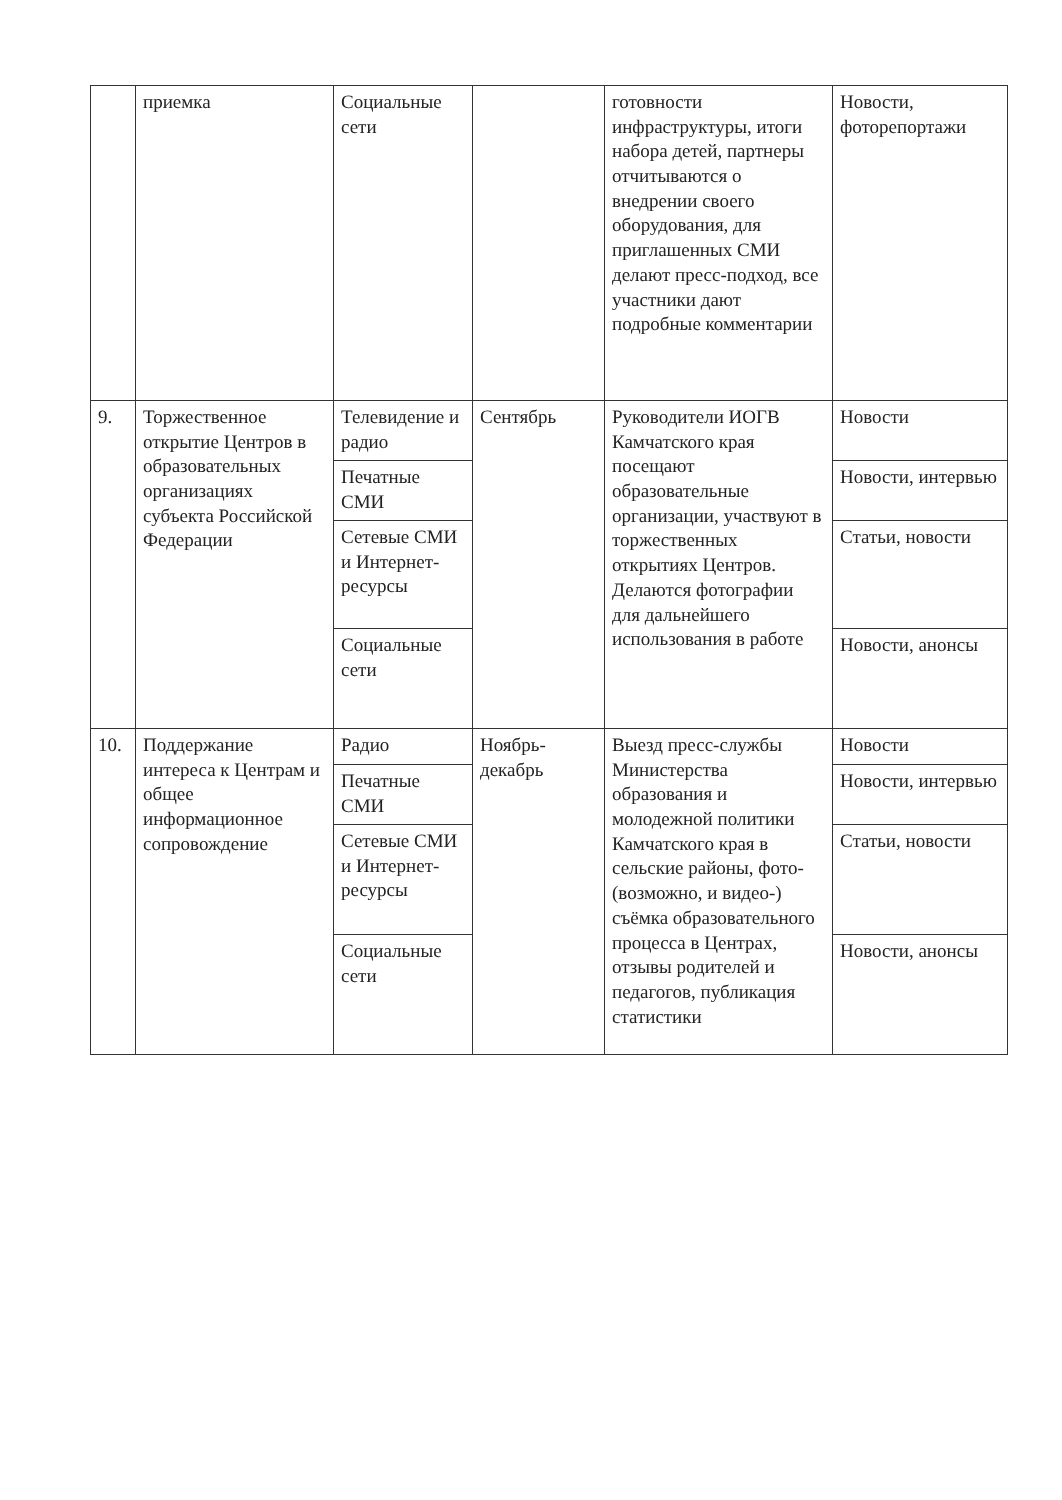| | приемка | Социальные сети | | готовности инфраструктуры, итоги набора детей, партнеры отчитываются о внедрении своего оборудования, для приглашенных СМИ делают пресс-подход, все участники дают подробные комментарии | Новости, фоторепортажи |
| 9. | Торжественное открытие Центров в образовательных организациях субъекта Российской Федерации | Телевидение и радио | Сентябрь | Руководители ИОГВ Камчатского края посещают образовательные организации, участвуют в торжественных открытиях Центров. Делаются фотографии для дальнейшего использования в работе | Новости |
| | | Печатные СМИ | | | Новости, интервью |
| | | Сетевые СМИ и Интернет-ресурсы | | | Статьи, новости |
| | | Социальные сети | | | Новости, анонсы |
| 10. | Поддержание интереса к Центрам и общее информационное сопровождение | Радио | Ноябрь-декабрь | Выезд пресс-службы Министерства образования и молодежной политики Камчатского края в сельские районы, фото- (возможно, и видео-) съёмка образовательного процесса в Центрах, отзывы родителей и педагогов, публикация статистики | Новости |
| | | Печатные СМИ | | | Новости, интервью |
| | | Сетевые СМИ и Интернет-ресурсы | | | Статьи, новости |
| | | Социальные сети | | | Новости, анонсы |